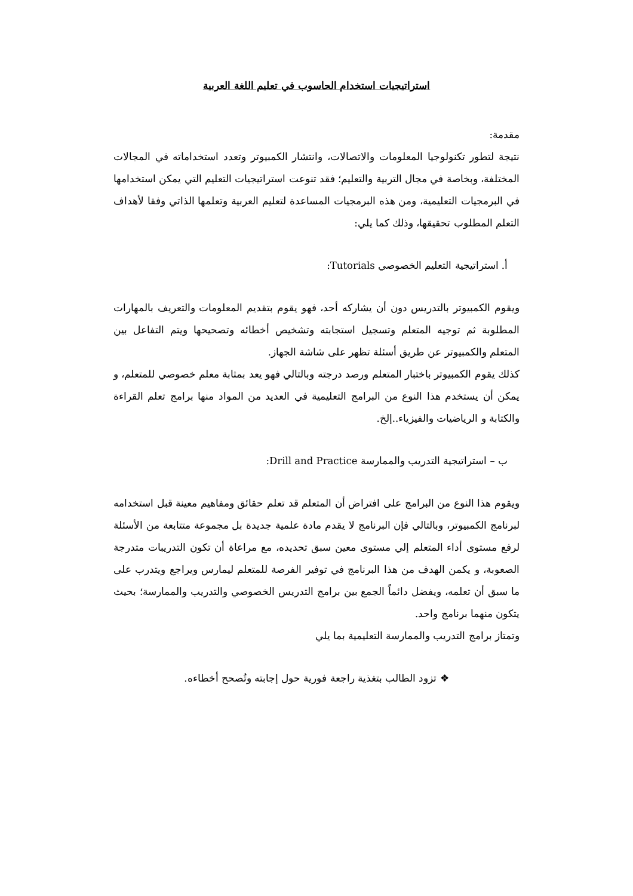استراتيجيات استخدام الحاسوب في تعليم اللغة العربية
مقدمة:
نتيجة لتطور تكنولوجيا المعلومات والاتصالات، وانتشار الكمبيوتر وتعدد استخداماته في المجالات المختلفة، وبخاصة في مجال التربية والتعليم؛ فقد تنوعت استراتيجيات التعليم التي يمكن استخدامها في البرمجيات التعليمية، ومن هذه البرمجيات المساعدة لتعليم العربية وتعلمها الذاتي وفقا لأهداف التعلم المطلوب تحقيقها، وذلك كما يلي:
أ. استراتيجية التعليم الخصوصي Tutorials:
ويقوم الكمبيوتر بالتدريس دون أن يشاركه أحد، فهو يقوم بتقديم المعلومات والتعريف بالمهارات المطلوبة ثم توجيه المتعلم وتسجيل استجابته وتشخيص أخطائه وتصحيحها ويتم التفاعل بين المتعلم والكمبيوتر عن طريق أسئلة تظهر على شاشة الجهاز.
كذلك يقوم الكمبيوتر باختبار المتعلم ورصد درجته وبالتالي فهو يعد بمثابة معلم خصوصي للمتعلم، و يمكن أن يستخدم هذا النوع من البرامج التعليمية في العديد من المواد منها برامج تعلم القراءة والكتابة و الرياضيات والفيزياء..إلخ.
ب – استراتيجية التدريب والممارسة Drill and Practice:
ويقوم هذا النوع من البرامج على افتراض أن المتعلم قد تعلم حقائق ومفاهيم معينة قبل استخدامه لبرنامج الكمبيوتر، وبالتالي فإن البرنامج لا يقدم مادة علمية جديدة بل مجموعة متتابعة من الأسئلة لرفع مستوى أداء المتعلم إلي مستوى معين سبق تحديده، مع مراعاة أن تكون التدريبات متدرجة الصعوبة، و يكمن الهدف من هذا البرنامج في توفير الفرصة للمتعلم ليمارس ويراجع ويتدرب على ما سبق أن تعلمه، ويفضل دائماً الجمع بين برامج التدريس الخصوصي والتدريب والممارسة؛ بحيث يتكون منهما برنامج واحد.
وتمتاز برامج التدريب والممارسة التعليمية بما يلي
❖ تزود الطالب بتغذية راجعة فورية حول إجابته وتُصحح أخطاءه.